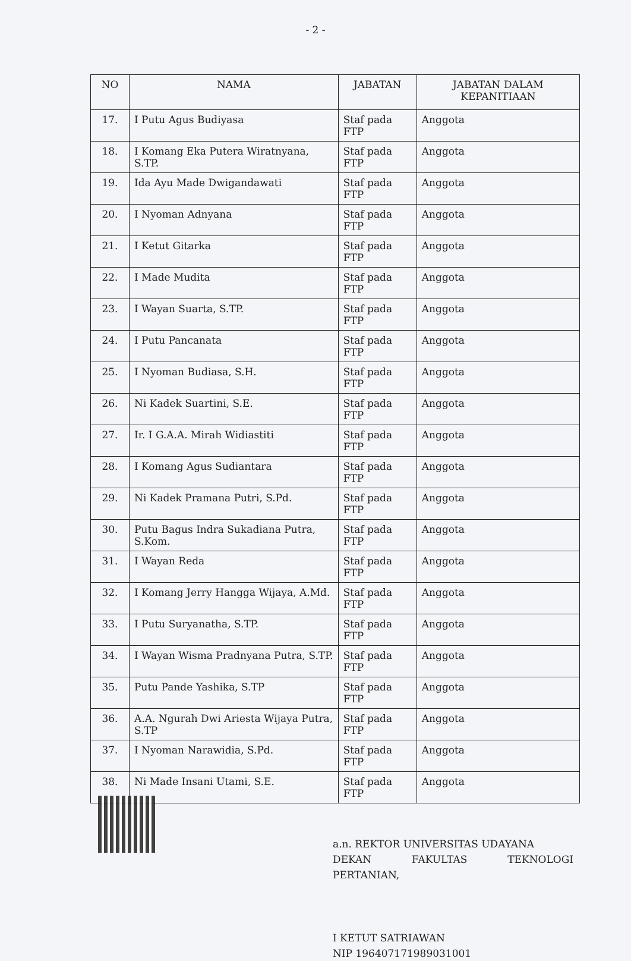- 2 -
| NO | NAMA | JABATAN | JABATAN DALAM KEPANITIAAN |
| --- | --- | --- | --- |
| 17. | I Putu Agus Budiyasa | Staf pada FTP | Anggota |
| 18. | I Komang Eka Putera Wiratnyana, S.TP. | Staf pada FTP | Anggota |
| 19. | Ida Ayu Made Dwigandawati | Staf pada FTP | Anggota |
| 20. | I Nyoman Adnyana | Staf pada FTP | Anggota |
| 21. | I Ketut Gitarka | Staf pada FTP | Anggota |
| 22. | I Made Mudita | Staf pada FTP | Anggota |
| 23. | I Wayan Suarta, S.TP. | Staf pada FTP | Anggota |
| 24. | I Putu Pancanata | Staf pada FTP | Anggota |
| 25. | I Nyoman Budiasa, S.H. | Staf pada FTP | Anggota |
| 26. | Ni Kadek Suartini, S.E. | Staf pada FTP | Anggota |
| 27. | Ir. I G.A.A. Mirah Widiastiti | Staf pada FTP | Anggota |
| 28. | I Komang Agus Sudiantara | Staf pada FTP | Anggota |
| 29. | Ni Kadek Pramana Putri, S.Pd. | Staf pada FTP | Anggota |
| 30. | Putu Bagus Indra Sukadiana Putra, S.Kom. | Staf pada FTP | Anggota |
| 31. | I Wayan Reda | Staf pada FTP | Anggota |
| 32. | I Komang Jerry Hangga Wijaya, A.Md. | Staf pada FTP | Anggota |
| 33. | I Putu Suryanatha, S.TP. | Staf pada FTP | Anggota |
| 34. | I Wayan Wisma Pradnyana Putra, S.TP. | Staf pada FTP | Anggota |
| 35. | Putu Pande Yashika, S.TP | Staf pada FTP | Anggota |
| 36. | A.A. Ngurah Dwi Ariesta Wijaya Putra, S.TP | Staf pada FTP | Anggota |
| 37. | I Nyoman Narawidia, S.Pd. | Staf pada FTP | Anggota |
| 38. | Ni Made Insani Utami, S.E. | Staf pada FTP | Anggota |
a.n. REKTOR UNIVERSITAS UDAYANA
DEKAN FAKULTAS TEKNOLOGI
PERTANIAN,
I KETUT SATRIAWAN
NIP 196407171989031001